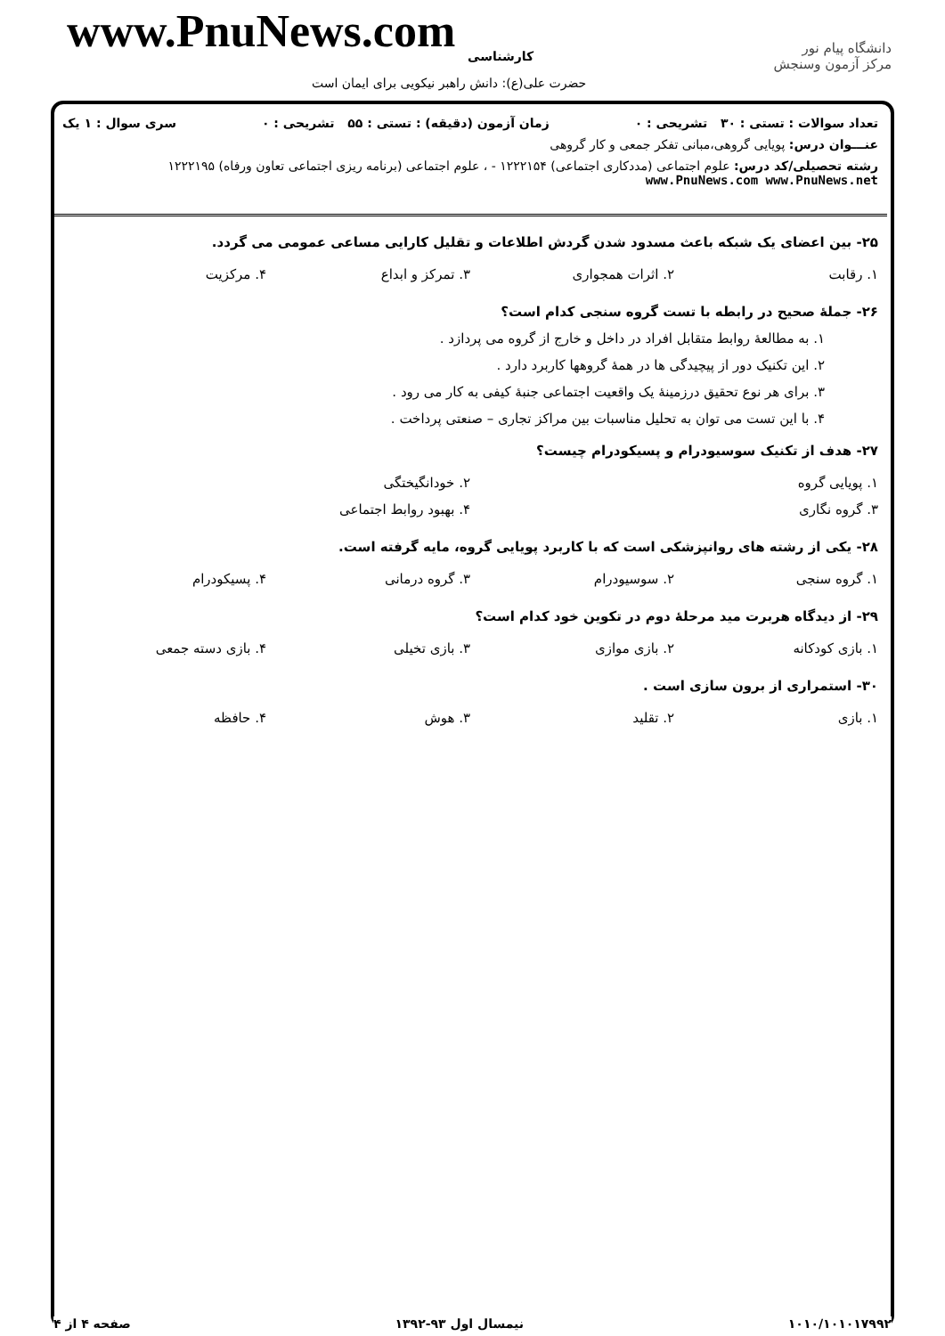www.PnuNews.com کارشناسی
حضرت علی(ع): دانش راهبر نیکویی برای ایمان است
دانشگاه پیام نور
مرکز آزمون وسنجش
تعداد سوالات : تستی : ۳۰ تشریحی : ۰ زمان آزمون (دقیقه) : تستی : ۵۵ تشریحی : ۰ سری سوال : ۱ یک
عنـــوان درس: پویایی گروهی،مبانی تفکر جمعی و کار گروهی
رشته تحصیلی/کد درس: علوم اجتماعی (مددکاری اجتماعی) ۱۲۲۲۱۵۴ - ، علوم اجتماعی (برنامه ریزی اجتماعی تعاون ورفاه) ۱۲۲۲۱۹۵ www.PnuNews.com www.PnuNews.net
۲۵- بین اعضای یک شبکه باعث مسدود شدن گردش اطلاعات و تقلیل کارایی مساعی عمومی می گردد.
| ۱. رقابت | ۲. اثرات همجواری | ۳. تمرکز و ابداع | ۴. مرکزیت |
۲۶- جملهٔ صحیح در رابطه با تست گروه سنجی کدام است؟
۱. به مطالعهٔ روابط متقابل افراد در داخل و خارج از گروه می پردازد .
۲. این تکنیک دور از پیچیدگی ها در همهٔ گروهها کاربرد دارد .
۳. برای هر نوع تحقیق درزمینهٔ یک واقعیت اجتماعی جنبهٔ کیفی به کار می رود .
۴. با این تست می توان به تحلیل مناسبات بین مراکز تجاری – صنعتی پرداخت .
۲۷- هدف از تکنیک سوسیودرام و پسیکودرام چیست؟
| ۱. پویایی گروه | | ۲. خودانگیختگی | |
| ۳. گروه نگاری | | ۴. بهبود روابط اجتماعی | |
۲۸- یکی از رشته های روانپزشکی است که با کاربرد پویایی گروه، مایه گرفته است.
| ۱. گروه سنجی | ۲. سوسیودرام | ۳. گروه درمانی | ۴. پسیکودرام |
۲۹- از دیدگاه هربرت مید مرحلهٔ دوم در تکوین خود کدام است؟
| ۱. بازی کودکانه | ۲. بازی موازی | ۳. بازی تخیلی | ۴. بازی دسته جمعی |
۳۰- استمراری از برون سازی است .
| ۱. بازی | ۲. تقلید | ۳. هوش | ۴. حافظه |
۱۰۱۰/۱۰۱۰۱۷۹۹۲ نیمسال اول ۹۳-۱۳۹۲ صفحه ۴ از ۴